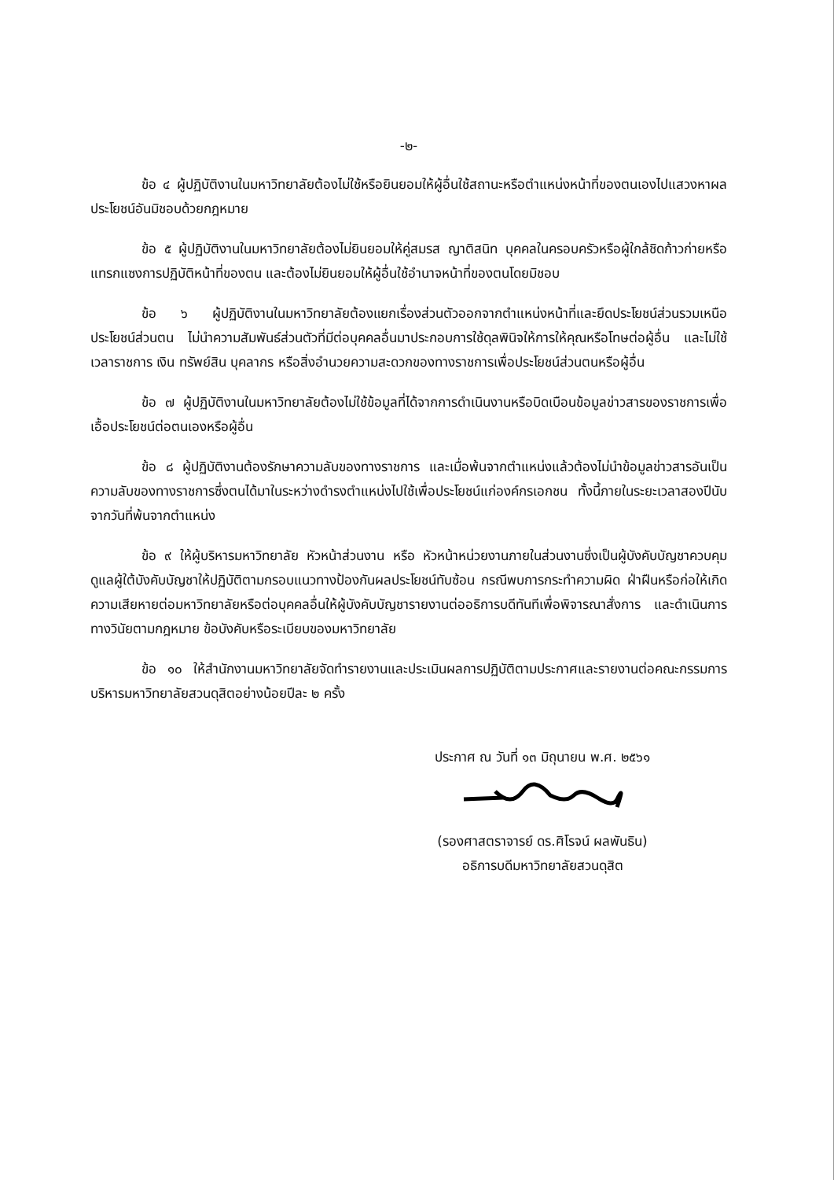-๒-
ข้อ ๔ ผู้ปฏิบัติงานในมหาวิทยาลัยต้องไม่ใช้หรือยินยอมให้ผู้อื่นใช้สถานะหรือตำแหน่งหน้าที่ของตนเองไปแสวงหาผลประโยชน์อันมิชอบด้วยกฎหมาย
ข้อ ๕ ผู้ปฏิบัติงานในมหาวิทยาลัยต้องไม่ยินยอมให้คู่สมรส ญาติสนิท บุคคลในครอบครัวหรือผู้ใกล้ชิดก้าวก่ายหรือแทรกแซงการปฏิบัติหน้าที่ของตน และต้องไม่ยินยอมให้ผู้อื่นใช้อำนาจหน้าที่ของตนโดยมิชอบ
ข้อ ๖ ผู้ปฏิบัติงานในมหาวิทยาลัยต้องแยกเรื่องส่วนตัวออกจากตำแหน่งหน้าที่และยึดประโยชน์ส่วนรวมเหนือประโยชน์ส่วนตน ไม่นำความสัมพันธ์ส่วนตัวที่มีต่อบุคคลอื่นมาประกอบการใช้ดุลพินิจให้การให้คุณหรือโทษต่อผู้อื่น และไม่ใช้เวลาราชการ เงิน ทรัพย์สิน บุคลากร หรือสิ่งอำนวยความสะดวกของทางราชการเพื่อประโยชน์ส่วนตนหรือผู้อื่น
ข้อ ๗ ผู้ปฏิบัติงานในมหาวิทยาลัยต้องไม่ใช้ข้อมูลที่ได้จากการดำเนินงานหรือบิดเบือนข้อมูลข่าวสารของราชการเพื่อเอื้อประโยชน์ต่อตนเองหรือผู้อื่น
ข้อ ๘ ผู้ปฏิบัติงานต้องรักษาความลับของทางราชการ และเมื่อพ้นจากตำแหน่งแล้วต้องไม่นำข้อมูลข่าวสารอันเป็นความลับของทางราชการซึ่งตนได้มาในระหว่างดำรงตำแหน่งไปใช้เพื่อประโยชน์แก่องค์กรเอกชน ทั้งนี้ภายในระยะเวลาสองปีนับจากวันที่พ้นจากตำแหน่ง
ข้อ ๙ ให้ผู้บริหารมหาวิทยาลัย หัวหน้าส่วนงาน หรือ หัวหน้าหน่วยงานภายในส่วนงานซึ่งเป็นผู้บังคับบัญชาควบคุมดูแลผู้ใต้บังคับบัญชาให้ปฏิบัติตามกรอบแนวทางป้องกันผลประโยชน์ทับซ้อน กรณีพบการกระทำความผิด ฝ่าฝืนหรือก่อให้เกิดความเสียหายต่อมหาวิทยาลัยหรือต่อบุคคลอื่นให้ผู้บังคับบัญชารายงานต่ออธิการบดีทันทีเพื่อพิจารณาสั่งการ และดำเนินการทางวินัยตามกฎหมาย ข้อบังคับหรือระเบียบของมหาวิทยาลัย
ข้อ ๑๐ ให้สำนักงานมหาวิทยาลัยจัดทำรายงานและประเมินผลการปฏิบัติตามประกาศและรายงานต่อคณะกรรมการบริหารมหาวิทยาลัยสวนดุสิตอย่างน้อยปีละ ๒ ครั้ง
ประกาศ ณ วันที่ ๑๓ มิถุนายน พ.ศ. ๒๕๖๑
(รองศาสตราจารย์ ดร.ศิโรจน์ ผลพันธิน)
อธิการบดีมหาวิทยาลัยสวนดุสิต